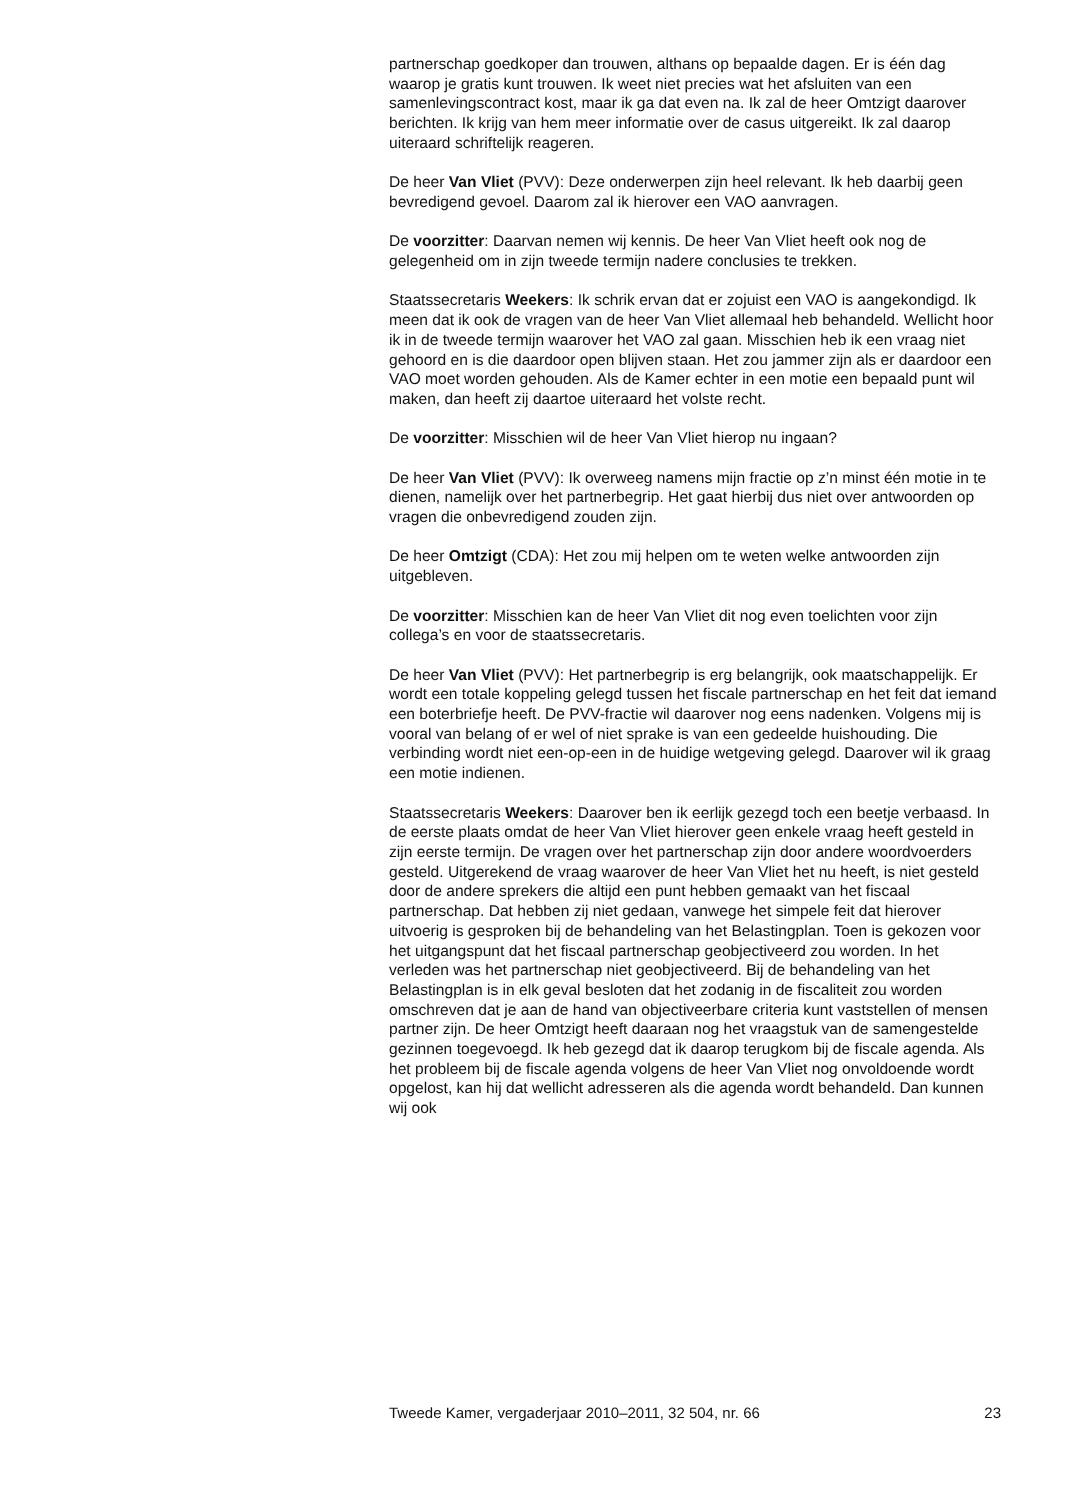partnerschap goedkoper dan trouwen, althans op bepaalde dagen. Er is één dag waarop je gratis kunt trouwen. Ik weet niet precies wat het afsluiten van een samenlevingscontract kost, maar ik ga dat even na. Ik zal de heer Omtzigt daarover berichten. Ik krijg van hem meer informatie over de casus uitgereikt. Ik zal daarop uiteraard schriftelijk reageren.
De heer Van Vliet (PVV): Deze onderwerpen zijn heel relevant. Ik heb daarbij geen bevredigend gevoel. Daarom zal ik hierover een VAO aanvragen.
De voorzitter: Daarvan nemen wij kennis. De heer Van Vliet heeft ook nog de gelegenheid om in zijn tweede termijn nadere conclusies te trekken.
Staatssecretaris Weekers: Ik schrik ervan dat er zojuist een VAO is aangekondigd. Ik meen dat ik ook de vragen van de heer Van Vliet allemaal heb behandeld. Wellicht hoor ik in de tweede termijn waarover het VAO zal gaan. Misschien heb ik een vraag niet gehoord en is die daardoor open blijven staan. Het zou jammer zijn als er daardoor een VAO moet worden gehouden. Als de Kamer echter in een motie een bepaald punt wil maken, dan heeft zij daartoe uiteraard het volste recht.
De voorzitter: Misschien wil de heer Van Vliet hierop nu ingaan?
De heer Van Vliet (PVV): Ik overweeg namens mijn fractie op z’n minst één motie in te dienen, namelijk over het partnerbegrip. Het gaat hierbij dus niet over antwoorden op vragen die onbevredigend zouden zijn.
De heer Omtzigt (CDA): Het zou mij helpen om te weten welke antwoorden zijn uitgebleven.
De voorzitter: Misschien kan de heer Van Vliet dit nog even toelichten voor zijn collega’s en voor de staatssecretaris.
De heer Van Vliet (PVV): Het partnerbegrip is erg belangrijk, ook maatschappelijk. Er wordt een totale koppeling gelegd tussen het fiscale partnerschap en het feit dat iemand een boterbriefje heeft. De PVV-fractie wil daarover nog eens nadenken. Volgens mij is vooral van belang of er wel of niet sprake is van een gedeelde huishouding. Die verbinding wordt niet een-op-een in de huidige wetgeving gelegd. Daarover wil ik graag een motie indienen.
Staatssecretaris Weekers: Daarover ben ik eerlijk gezegd toch een beetje verbaasd. In de eerste plaats omdat de heer Van Vliet hierover geen enkele vraag heeft gesteld in zijn eerste termijn. De vragen over het partnerschap zijn door andere woordvoerders gesteld. Uitgerekend de vraag waarover de heer Van Vliet het nu heeft, is niet gesteld door de andere sprekers die altijd een punt hebben gemaakt van het fiscaal partnerschap. Dat hebben zij niet gedaan, vanwege het simpele feit dat hierover uitvoerig is gesproken bij de behandeling van het Belastingplan. Toen is gekozen voor het uitgangspunt dat het fiscaal partnerschap geobjectiveerd zou worden. In het verleden was het partnerschap niet geobjectiveerd. Bij de behandeling van het Belastingplan is in elk geval besloten dat het zodanig in de fiscaliteit zou worden omschreven dat je aan de hand van objectiveerbare criteria kunt vaststellen of mensen partner zijn. De heer Omtzigt heeft daaraan nog het vraagstuk van de samengestelde gezinnen toegevoegd. Ik heb gezegd dat ik daarop terugkom bij de fiscale agenda. Als het probleem bij de fiscale agenda volgens de heer Van Vliet nog onvoldoende wordt opgelost, kan hij dat wellicht adresseren als die agenda wordt behandeld. Dan kunnen wij ook
Tweede Kamer, vergaderjaar 2010–2011, 32 504, nr. 66 23